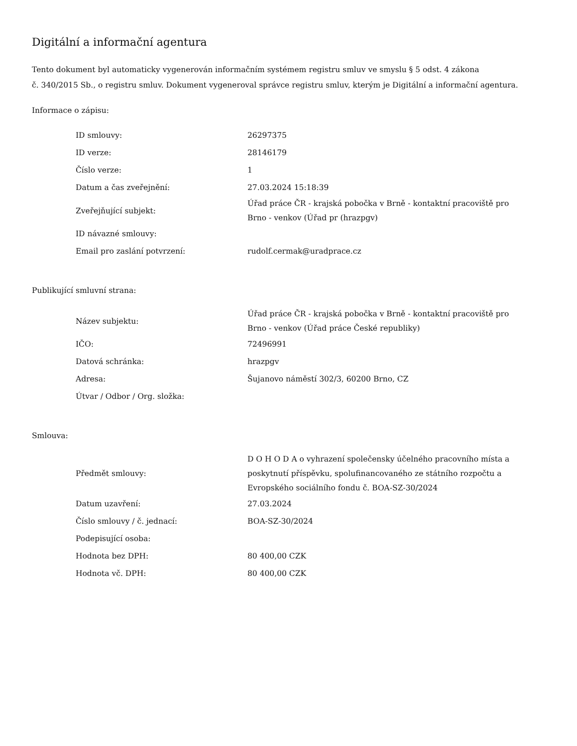Digitální a informační agentura
Tento dokument byl automaticky vygenerován informačním systémem registru smluv ve smyslu § 5 odst. 4 zákona
č. 340/2015 Sb., o registru smluv. Dokument vygeneroval správce registru smluv, kterým je Digitální a informační agentura.
Informace o zápisu:
| ID smlouvy: | 26297375 |
| ID verze: | 28146179 |
| Číslo verze: | 1 |
| Datum a čas zveřejnění: | 27.03.2024 15:18:39 |
| Zveřejňující subjekt: | Úřad práce ČR - krajská pobočka v Brně - kontaktní pracoviště pro Brno - venkov (Úřad pr (hrazpgv) |
| ID návazné smlouvy: | |
| Email pro zaslání potvrzení: | rudolf.cermak@uradprace.cz |
Publikující smluvní strana:
| Název subjektu: | Úřad práce ČR - krajská pobočka v Brně - kontaktní pracoviště pro Brno - venkov (Úřad práce České republiky) |
| IČO: | 72496991 |
| Datová schránka: | hrazpgv |
| Adresa: | Šujanovo náměstí 302/3, 60200 Brno, CZ |
| Útvar / Odbor / Org. složka: | |
Smlouva:
| Předmět smlouvy: | D O H O D A o vyhrazení společensky účelného pracovního místa a poskytnutí příspěvku, spolufinancovaného ze státního rozpočtu a Evropského sociálního fondu č. BOA-SZ-30/2024 |
| Datum uzavření: | 27.03.2024 |
| Číslo smlouvy / č. jednací: | BOA-SZ-30/2024 |
| Podepisující osoba: | |
| Hodnota bez DPH: | 80 400,00 CZK |
| Hodnota vč. DPH: | 80 400,00 CZK |